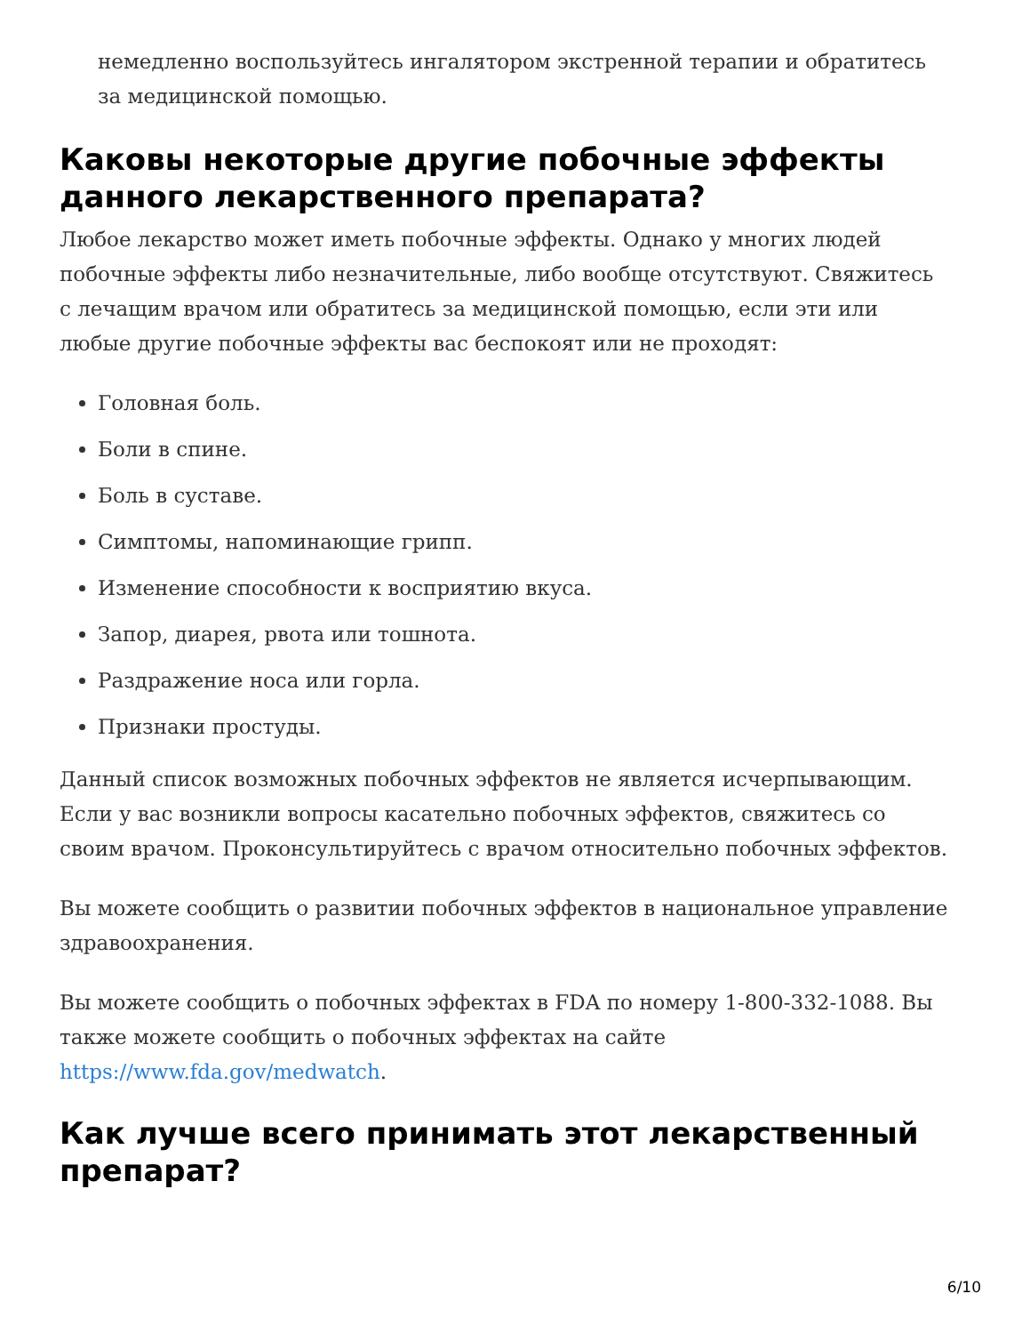немедленно воспользуйтесь ингалятором экстренной терапии и обратитесь за медицинской помощью.
Каковы некоторые другие побочные эффекты данного лекарственного препарата?
Любое лекарство может иметь побочные эффекты. Однако у многих людей побочные эффекты либо незначительные, либо вообще отсутствуют. Свяжитесь с лечащим врачом или обратитесь за медицинской помощью, если эти или любые другие побочные эффекты вас беспокоят или не проходят:
Головная боль.
Боли в спине.
Боль в суставе.
Симптомы, напоминающие грипп.
Изменение способности к восприятию вкуса.
Запор, диарея, рвота или тошнота.
Раздражение носа или горла.
Признаки простуды.
Данный список возможных побочных эффектов не является исчерпывающим. Если у вас возникли вопросы касательно побочных эффектов, свяжитесь со своим врачом. Проконсультируйтесь с врачом относительно побочных эффектов.
Вы можете сообщить о развитии побочных эффектов в национальное управление здравоохранения.
Вы можете сообщить о побочных эффектах в FDA по номеру 1-800-332-1088. Вы также можете сообщить о побочных эффектах на сайте https://www.fda.gov/medwatch.
Как лучше всего принимать этот лекарственный препарат?
6/10